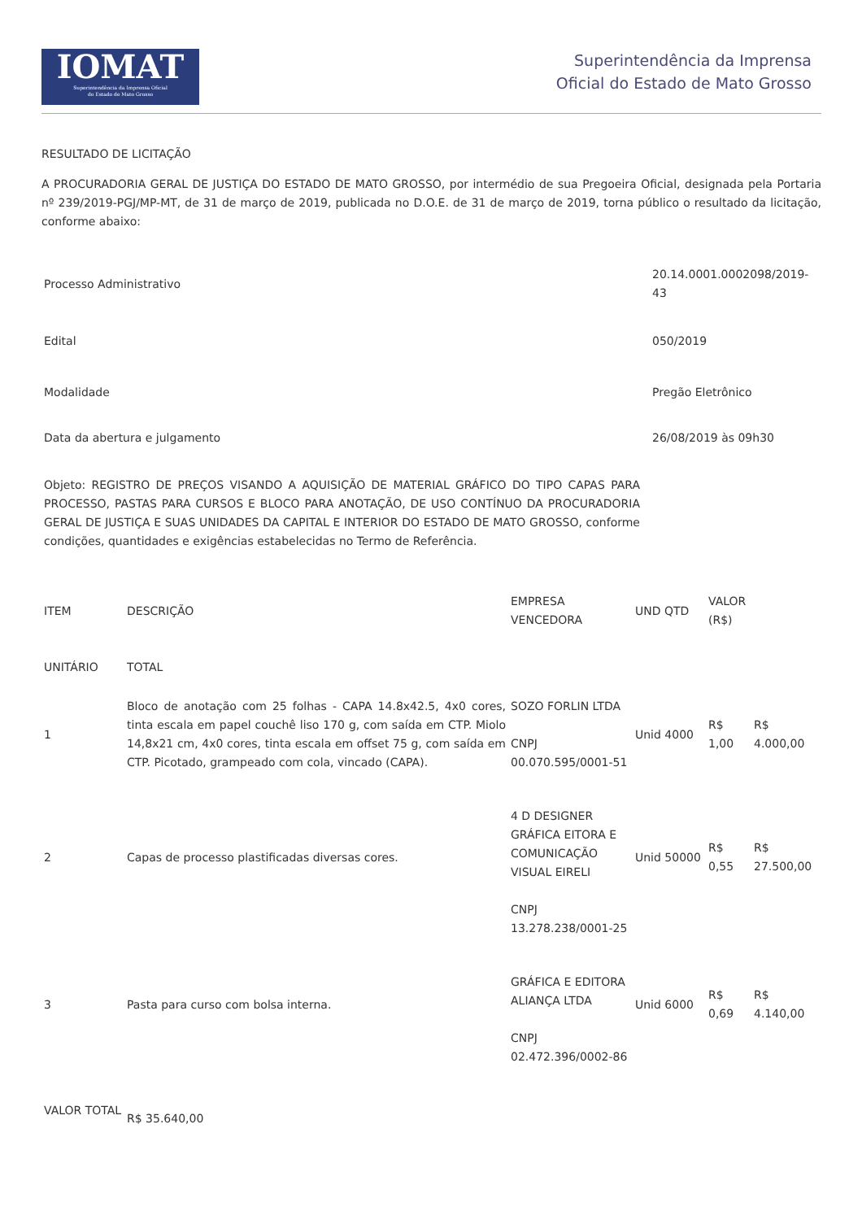IOMAT
Superintendência da Imprensa Oficial
do Estado de Mato Grosso
Superintendência da Imprensa
Oficial do Estado de Mato Grosso
RESULTADO DE LICITAÇÃO
A PROCURADORIA GERAL DE JUSTIÇA DO ESTADO DE MATO GROSSO, por intermédio de sua Pregoeira Oficial, designada pela Portaria nº 239/2019-PGJ/MP-MT, de 31 de março de 2019, publicada no D.O.E. de 31 de março de 2019, torna público o resultado da licitação, conforme abaixo:
| Processo Administrativo | 20.14.0001.0002098/2019-43 |
| Edital | 050/2019 |
| Modalidade | Pregão Eletrônico |
| Data da abertura e julgamento | 26/08/2019 às 09h30 |
| Objeto: REGISTRO DE PREÇOS VISANDO A AQUISIÇÃO DE MATERIAL GRÁFICO DO TIPO CAPAS PARA PROCESSO, PASTAS PARA CURSOS E BLOCO PARA ANOTAÇÃO, DE USO CONTÍNUO DA PROCURADORIA GERAL DE JUSTIÇA E SUAS UNIDADES DA CAPITAL E INTERIOR DO ESTADO DE MATO GROSSO, conforme condições, quantidades e exigências estabelecidas no Termo de Referência. | |
| ITEM | DESCRIÇÃO | EMPRESA VENCEDORA | UND QTD | VALOR (R$) | |
| UNITÁRIO | TOTAL | | | | |
| 1 | Bloco de anotação com 25 folhas - CAPA 14.8x42.5, 4x0 cores, tinta escala em papel couchê liso 170 g, com saída em CTP. Miolo 14,8x21 cm, 4x0 cores, tinta escala em offset 75 g, com saída em CTP. Picotado, grampeado com cola, vincado (CAPA). | SOZO FORLIN LTDA CNPJ 00.070.595/0001-51 | Unid 4000 | R$ 1,00 | R$ 4.000,00 |
| 2 | Capas de processo plastificadas diversas cores. | 4 D DESIGNER GRÁFICA EITORA E COMUNICAÇÃO VISUAL EIRELI CNPJ 13.278.238/0001-25 | Unid 50000 | R$ 0,55 | R$ 27.500,00 |
| 3 | Pasta para curso com bolsa interna. | GRÁFICA E EDITORA ALIANÇA LTDA CNPJ 02.472.396/0002-86 | Unid 6000 | R$ 0,69 | R$ 4.140,00 |
| VALOR TOTAL | R$ 35.640,00 | | | | |